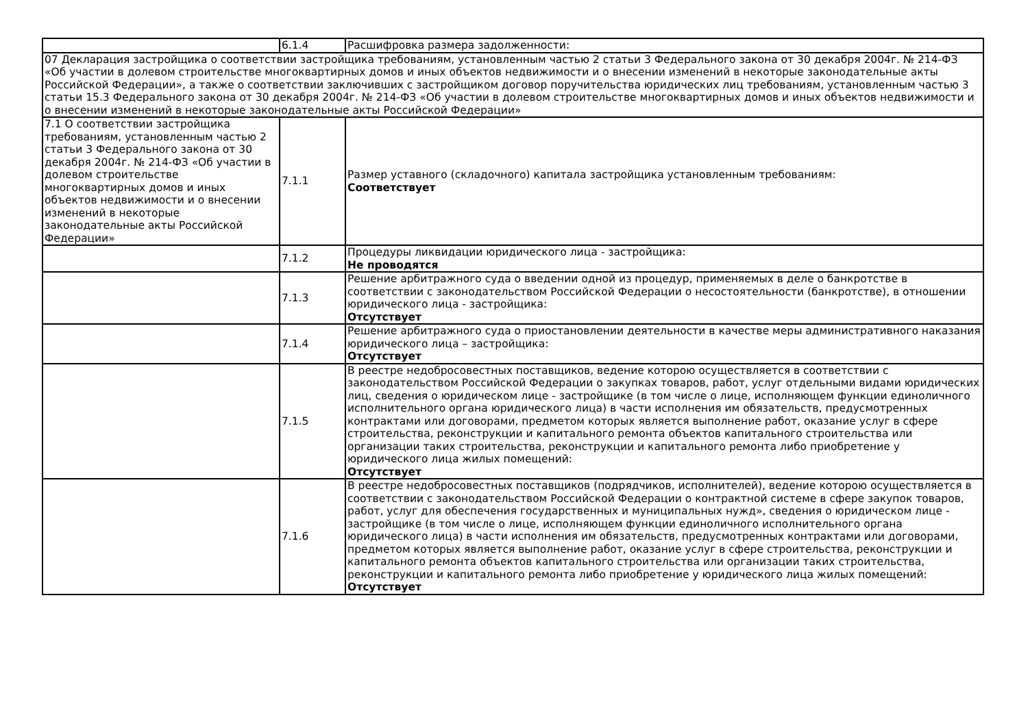| | 6.1.4 | Расшифровка размера задолженности: |
| 07 Декларация застройщика о соответствии застройщика требованиям, установленным частью 2 статьи 3 Федерального закона от 30 декабря 2004г. № 214-ФЗ «Об участии в долевом строительстве многоквартирных домов и иных объектов недвижимости и о внесении изменений в некоторые законодательные акты Российской Федерации», а также о соответствии заключивших с застройщиком договор поручительства юридических лиц требованиям, установленным частью 3 статьи 15.3 Федерального закона от 30 декабря 2004г. № 214-ФЗ «Об участии в долевом строительстве многоквартирных домов и иных объектов недвижимости и о внесении изменений в некоторые законодательные акты Российской Федерации» | | |
| 7.1 О соответствии застройщика требованиям, установленным частью 2 статьи 3 Федерального закона от 30 декабря 2004г. № 214-ФЗ «Об участии в долевом строительстве многоквартирных домов и иных объектов недвижимости и о внесении изменений в некоторые законодательные акты Российской Федерации» | 7.1.1 | Размер уставного (складочного) капитала застройщика установленным требованиям: Соответствует |
| | 7.1.2 | Процедуры ликвидации юридического лица - застройщика: Не проводятся |
| | 7.1.3 | Решение арбитражного суда о введении одной из процедур, применяемых в деле о банкротстве в соответствии с законодательством Российской Федерации о несостоятельности (банкротстве), в отношении юридического лица - застройщика: Отсутствует |
| | 7.1.4 | Решение арбитражного суда о приостановлении деятельности в качестве меры административного наказания юридического лица – застройщика: Отсутствует |
| | 7.1.5 | В реестре недобросовестных поставщиков, ведение которою осуществляется в соответствии с законодательством Российской Федерации о закупках товаров, работ, услуг отдельными видами юридических лиц, сведения о юридическом лице - застройщике (в том числе о лице, исполняющем функции единоличного исполнительного органа юридического лица) в части исполнения им обязательств, предусмотренных контрактами или договорами, предметом которых является выполнение работ, оказание услуг в сфере строительства, реконструкции и капитального ремонта объектов капитального строительства или организации таких строительства, реконструкции и капитального ремонта либо приобретение у юридического лица жилых помещений: Отсутствует |
| | 7.1.6 | В реестре недобросовестных поставщиков (подрядчиков, исполнителей), ведение которою осуществляется в соответствии с законодательством Российской Федерации о контрактной системе в сфере закупок товаров, работ, услуг для обеспечения государственных и муниципальных нужд», сведения о юридическом лице - застройщике (в том числе о лице, исполняющем функции единоличного исполнительного органа юридического лица) в части исполнения им обязательств, предусмотренных контрактами или договорами, предметом которых является выполнение работ, оказание услуг в сфере строительства, реконструкции и капитального ремонта объектов капитального строительства или организации таких строительства, реконструкции и капитального ремонта либо приобретение у юридического лица жилых помещений: Отсутствует |